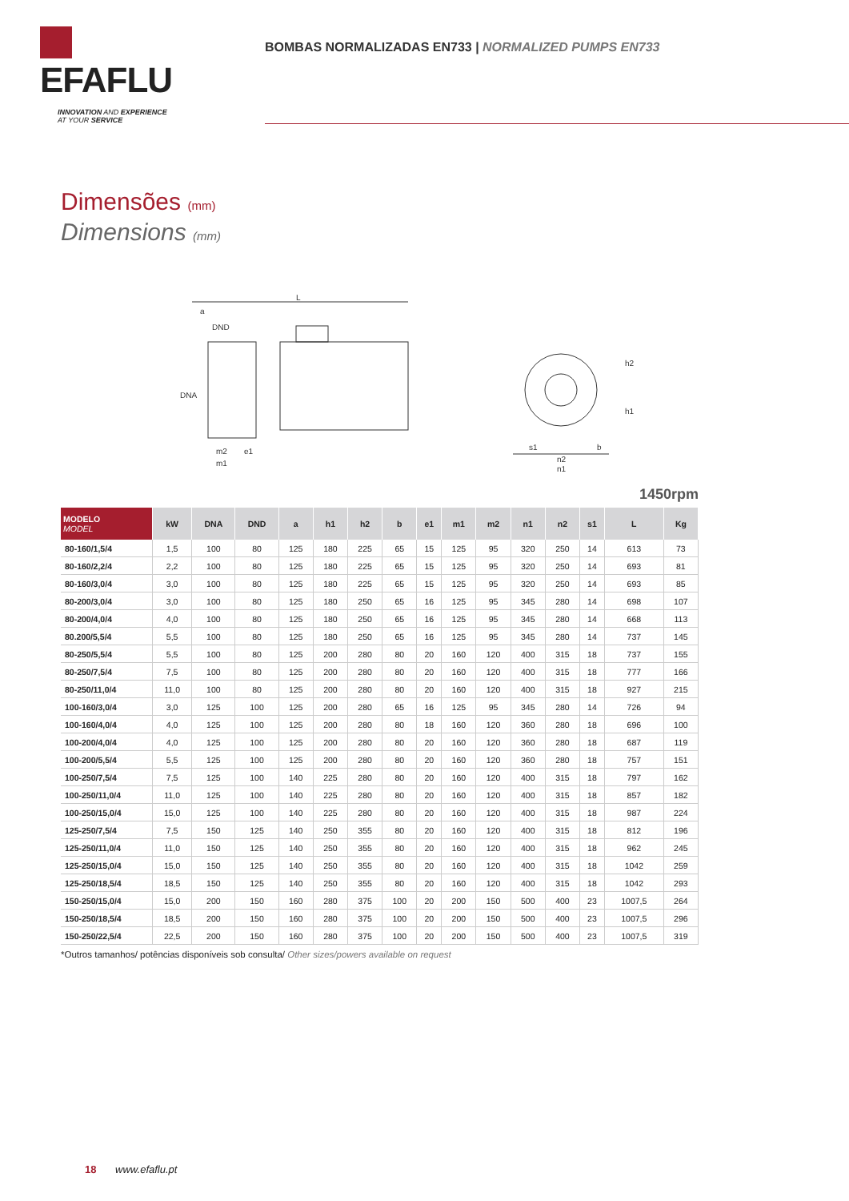EFAFLU
INNOVATION AND EXPERIENCE
AT YOUR SERVICE
BOMBAS NORMALIZADAS EN733 | NORMALIZED PUMPS EN733
Dimensões (mm)
Dimensions (mm)
L
a
DND
DNA
m2
m1
e1
h2
h1
s1
b
n2
n1
1450rpm
| MODELO MODEL | kW | DNA | DND | a | h1 | h2 | b | e1 | m1 | m2 | n1 | n2 | s1 | L | Kg |
| --- | --- | --- | --- | --- | --- | --- | --- | --- | --- | --- | --- | --- | --- | --- | --- |
| 80-160/1,5/4 | 1,5 | 100 | 80 | 125 | 180 | 225 | 65 | 15 | 125 | 95 | 320 | 250 | 14 | 613 | 73 |
| 80-160/2,2/4 | 2,2 | 100 | 80 | 125 | 180 | 225 | 65 | 15 | 125 | 95 | 320 | 250 | 14 | 693 | 81 |
| 80-160/3,0/4 | 3,0 | 100 | 80 | 125 | 180 | 225 | 65 | 15 | 125 | 95 | 320 | 250 | 14 | 693 | 85 |
| 80-200/3,0/4 | 3,0 | 100 | 80 | 125 | 180 | 250 | 65 | 16 | 125 | 95 | 345 | 280 | 14 | 698 | 107 |
| 80-200/4,0/4 | 4,0 | 100 | 80 | 125 | 180 | 250 | 65 | 16 | 125 | 95 | 345 | 280 | 14 | 668 | 113 |
| 80.200/5,5/4 | 5,5 | 100 | 80 | 125 | 180 | 250 | 65 | 16 | 125 | 95 | 345 | 280 | 14 | 737 | 145 |
| 80-250/5,5/4 | 5,5 | 100 | 80 | 125 | 200 | 280 | 80 | 20 | 160 | 120 | 400 | 315 | 18 | 737 | 155 |
| 80-250/7,5/4 | 7,5 | 100 | 80 | 125 | 200 | 280 | 80 | 20 | 160 | 120 | 400 | 315 | 18 | 777 | 166 |
| 80-250/11,0/4 | 11,0 | 100 | 80 | 125 | 200 | 280 | 80 | 20 | 160 | 120 | 400 | 315 | 18 | 927 | 215 |
| 100-160/3,0/4 | 3,0 | 125 | 100 | 125 | 200 | 280 | 65 | 16 | 125 | 95 | 345 | 280 | 14 | 726 | 94 |
| 100-160/4,0/4 | 4,0 | 125 | 100 | 125 | 200 | 280 | 80 | 18 | 160 | 120 | 360 | 280 | 18 | 696 | 100 |
| 100-200/4,0/4 | 4,0 | 125 | 100 | 125 | 200 | 280 | 80 | 20 | 160 | 120 | 360 | 280 | 18 | 687 | 119 |
| 100-200/5,5/4 | 5,5 | 125 | 100 | 125 | 200 | 280 | 80 | 20 | 160 | 120 | 360 | 280 | 18 | 757 | 151 |
| 100-250/7,5/4 | 7,5 | 125 | 100 | 140 | 225 | 280 | 80 | 20 | 160 | 120 | 400 | 315 | 18 | 797 | 162 |
| 100-250/11,0/4 | 11,0 | 125 | 100 | 140 | 225 | 280 | 80 | 20 | 160 | 120 | 400 | 315 | 18 | 857 | 182 |
| 100-250/15,0/4 | 15,0 | 125 | 100 | 140 | 225 | 280 | 80 | 20 | 160 | 120 | 400 | 315 | 18 | 987 | 224 |
| 125-250/7,5/4 | 7,5 | 150 | 125 | 140 | 250 | 355 | 80 | 20 | 160 | 120 | 400 | 315 | 18 | 812 | 196 |
| 125-250/11,0/4 | 11,0 | 150 | 125 | 140 | 250 | 355 | 80 | 20 | 160 | 120 | 400 | 315 | 18 | 962 | 245 |
| 125-250/15,0/4 | 15,0 | 150 | 125 | 140 | 250 | 355 | 80 | 20 | 160 | 120 | 400 | 315 | 18 | 1042 | 259 |
| 125-250/18,5/4 | 18,5 | 150 | 125 | 140 | 250 | 355 | 80 | 20 | 160 | 120 | 400 | 315 | 18 | 1042 | 293 |
| 150-250/15,0/4 | 15,0 | 200 | 150 | 160 | 280 | 375 | 100 | 20 | 200 | 150 | 500 | 400 | 23 | 1007,5 | 264 |
| 150-250/18,5/4 | 18,5 | 200 | 150 | 160 | 280 | 375 | 100 | 20 | 200 | 150 | 500 | 400 | 23 | 1007,5 | 296 |
| 150-250/22,5/4 | 22,5 | 200 | 150 | 160 | 280 | 375 | 100 | 20 | 200 | 150 | 500 | 400 | 23 | 1007,5 | 319 |
*Outros tamanhos/ potências disponíveis sob consulta/ Other sizes/powers available on request
18 www.efaflu.pt